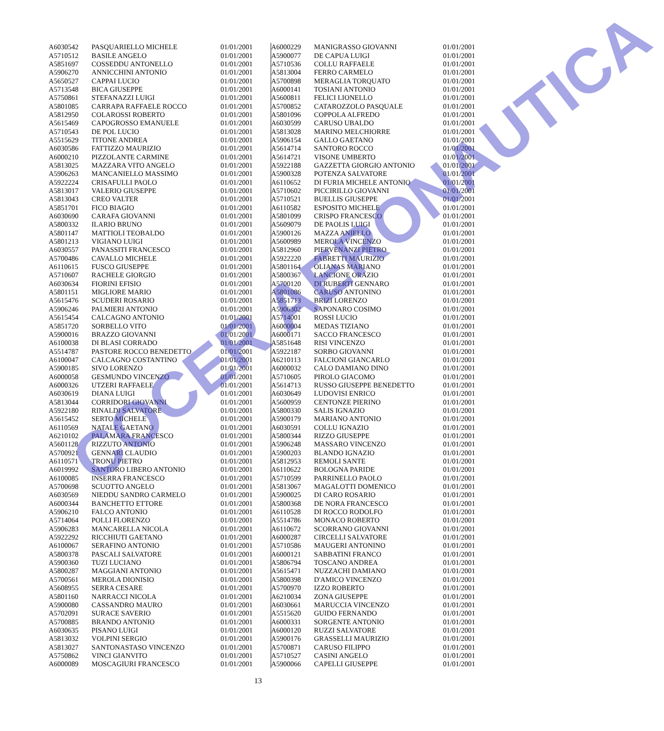| A6030542 | PASQUARIELLO MICHELE | 01/01/2001 |
| A5710512 | BASILE ANGELO | 01/01/2001 |
| A5851697 | COSSEDDU ANTONELLO | 01/01/2001 |
| A5906270 | ANNICCHINI ANTONIO | 01/01/2001 |
| A5650527 | CAPPAI LUCIO | 01/01/2001 |
| A5713548 | BICA GIUSEPPE | 01/01/2001 |
| A5750861 | STEFANAZZI LUIGI | 01/01/2001 |
| A5801085 | CARRAPA RAFFAELE ROCCO | 01/01/2001 |
| A5812950 | COLAROSSI ROBERTO | 01/01/2001 |
| A5615469 | CAPOGROSSO EMANUELE | 01/01/2001 |
| A5710543 | DE POL LUCIO | 01/01/2001 |
| A5515629 | TITONE ANDREA | 01/01/2001 |
| A6030586 | FATTIZZO MAURIZIO | 01/01/2001 |
| A6000210 | PIZZOLANTE CARMINE | 01/01/2001 |
| A5813025 | MAZZARA VITO ANGELO | 01/01/2001 |
| A5906263 | MANCANIELLO MASSIMO | 01/01/2001 |
| A5922224 | CRISAFULLI PAOLO | 01/01/2001 |
| A5813017 | VALERIO GIUSEPPE | 01/01/2001 |
| A5813043 | CREO VALTER | 01/01/2001 |
| A5851701 | FICO BIAGIO | 01/01/2001 |
| A6030690 | CARAFA GIOVANNI | 01/01/2001 |
| A5800332 | ILARIO BRUNO | 01/01/2001 |
| A5801147 | MATTIOLI TEOBALDO | 01/01/2001 |
| A5801213 | VIGIANO LUIGI | 01/01/2001 |
| A6030557 | PANASSITI FRANCESCO | 01/01/2001 |
| A5700486 | CAVALLO MICHELE | 01/01/2001 |
| A6110615 | FUSCO GIUSEPPE | 01/01/2001 |
| A5710607 | RACHELE GIORGIO | 01/01/2001 |
| A6030634 | FIORINI EFISIO | 01/01/2001 |
| A5801151 | MIGLIORE MARIO | 01/01/2001 |
| A5615476 | SCUDERI ROSARIO | 01/01/2001 |
| A5906246 | PALMIERI ANTONIO | 01/01/2001 |
| A5615454 | CALCAGNO ANTONIO | 01/01/2001 |
| A5851720 | SORBELLO VITO | 01/01/2001 |
| A5900016 | BRAZZO GIOVANNI | 01/01/2001 |
| A6100038 | DI BLASI CORRADO | 01/01/2001 |
| A5514787 | PASTORE ROCCO BENEDETTO | 01/01/2001 |
| A6100047 | CALCAGNO COSTANTINO | 01/01/2001 |
| A5900185 | SIVO LORENZO | 01/01/2001 |
| A6000058 | GESMUNDO VINCENZO | 01/01/2001 |
| A6000326 | UTZERI RAFFAELE | 01/01/2001 |
| A6030619 | DIANA LUIGI | 01/01/2001 |
| A5813044 | CORRIDORI GIOVANNI | 01/01/2001 |
| A5922180 | RINALDI SALVATORE | 01/01/2001 |
| A5615452 | SERTO MICHELE | 01/01/2001 |
| A6110569 | NATALE GAETANO | 01/01/2001 |
| A6210102 | PALAMARA FRANCESCO | 01/01/2001 |
| A5601128 | RIZZUTO ANTONIO | 01/01/2001 |
| A5700921 | GENNARI CLAUDIO | 01/01/2001 |
| A6110571 | TRONU PIETRO | 01/01/2001 |
| A6019992 | SANTORO LIBERO ANTONIO | 01/01/2001 |
| A6100085 | INSERRA FRANCESCO | 01/01/2001 |
| A5700698 | SCUOTTO ANGELO | 01/01/2001 |
| A6030569 | NIEDDU SANDRO CARMELO | 01/01/2001 |
| A6000344 | BANCHETTO ETTORE | 01/01/2001 |
| A5906210 | FALCO ANTONIO | 01/01/2001 |
| A5714064 | POLLI FLORENZO | 01/01/2001 |
| A5906283 | MANCARELLA NICOLA | 01/01/2001 |
| A5922292 | RICCHIUTI GAETANO | 01/01/2001 |
| A6100067 | SERAFINO ANTONIO | 01/01/2001 |
| A5800378 | PASCALI SALVATORE | 01/01/2001 |
| A5900360 | TUZI LUCIANO | 01/01/2001 |
| A5800287 | MAGGIANI ANTONIO | 01/01/2001 |
| A5700561 | MEROLA DIONISIO | 01/01/2001 |
| A5608955 | SERRA CESARE | 01/01/2001 |
| A5801160 | NARRACCI NICOLA | 01/01/2001 |
| A5900080 | CASSANDRO MAURO | 01/01/2001 |
| A5702091 | SURACE SAVERIO | 01/01/2001 |
| A5700885 | BRANDO ANTONIO | 01/01/2001 |
| A6030635 | PISANO LUIGI | 01/01/2001 |
| A5813032 | VOLPINI SERGIO | 01/01/2001 |
| A5813027 | SANTONASTASO VINCENZO | 01/01/2001 |
| A5750862 | VINCI GIANVITO | 01/01/2001 |
| A6000089 | MOSCAGIURI FRANCESCO | 01/01/2001 |
| A6000229 | MANIGRASSO GIOVANNI | 01/01/2001 |
| A5900077 | DE CAPUA LUIGI | 01/01/2001 |
| A5710536 | COLLU RAFFAELE | 01/01/2001 |
| A5813004 | FERRO CARMELO | 01/01/2001 |
| A5700898 | MERAGLIA TORQUATO | 01/01/2001 |
| A6000141 | TOSIANI ANTONIO | 01/01/2001 |
| A5600811 | FELICI LIONELLO | 01/01/2001 |
| A5700852 | CATAROZZOLO PASQUALE | 01/01/2001 |
| A5801096 | COPPOLA ALFREDO | 01/01/2001 |
| A6030599 | CARUSO UBALDO | 01/01/2001 |
| A5813028 | MARINO MELCHIORRE | 01/01/2001 |
| A5906154 | GALLO GAETANO | 01/01/2001 |
| A5614714 | SANTORO ROCCO | 01/01/2001 |
| A5614721 | VISONE UMBERTO | 01/01/2001 |
| A5922188 | GAZZETTA GIORGIO ANTONIO | 01/01/2001 |
| A5900328 | POTENZA SALVATORE | 01/01/2001 |
| A6110652 | DI FURIA MICHELE ANTONIO | 01/01/2001 |
| A5710602 | PICCIRILLO GIOVANNI | 01/01/2001 |
| A5710521 | BUELLIS GIUSEPPE | 01/01/2001 |
| A6110582 | ESPOSITO MICHELE | 01/01/2001 |
| A5801099 | CRISPO FRANCESCO | 01/01/2001 |
| A5609079 | DE PAOLIS LUIGI | 01/01/2001 |
| A5900126 | MAZZA ANIELLO | 01/01/2001 |
| A5600989 | MEROLA VINCENZO | 01/01/2001 |
| A5812960 | PIERVENANZI PIETRO | 01/01/2001 |
| A5922220 | FABRETTI MAURIZIO | 01/01/2001 |
| A5801164 | OLIANAS MARIANO | 01/01/2001 |
| A5800367 | LANCIONE ORAZIO | 01/01/2001 |
| A5700120 | DI RUBERTI GENNARO | 01/01/2001 |
| A5801086 | CARUSO ANTONINO | 01/01/2001 |
| A5851713 | BRIZI LORENZO | 01/01/2001 |
| A5906302 | SAPONARO COSIMO | 01/01/2001 |
| A5714001 | ROSSI LUCIO | 01/01/2001 |
| A6000004 | MEDAS TIZIANO | 01/01/2001 |
| A6000171 | SACCO FRANCESCO | 01/01/2001 |
| A5851648 | RISI VINCENZO | 01/01/2001 |
| A5922187 | SORBO GIOVANNI | 01/01/2001 |
| A6210113 | FALCIONI GIANCARLO | 01/01/2001 |
| A6000032 | CALO DAMIANO DINO | 01/01/2001 |
| A5710605 | PIROLO GIACOMO | 01/01/2001 |
| A5614713 | RUSSO GIUSEPPE BENEDETTO | 01/01/2001 |
| A6030649 | LUDOVISI ENRICO | 01/01/2001 |
| A5600959 | CENTONZE PIERINO | 01/01/2001 |
| A5800330 | SALIS IGNAZIO | 01/01/2001 |
| A5900179 | MARIANO ANTONIO | 01/01/2001 |
| A6030591 | COLLU IGNAZIO | 01/01/2001 |
| A5800344 | RIZZO GIUSEPPE | 01/01/2001 |
| A5906248 | MASSARO VINCENZO | 01/01/2001 |
| A5900203 | BLANDO IGNAZIO | 01/01/2001 |
| A5812953 | REMOLI SANTE | 01/01/2001 |
| A6110622 | BOLOGNA PARIDE | 01/01/2001 |
| A5710599 | PARRINELLO PAOLO | 01/01/2001 |
| A5813067 | MAGALOTTI DOMENICO | 01/01/2001 |
| A5900025 | DI CARO ROSARIO | 01/01/2001 |
| A5800368 | DE NORA FRANCESCO | 01/01/2001 |
| A6110528 | DI ROCCO RODOLFO | 01/01/2001 |
| A5514786 | MONACO ROBERTO | 01/01/2001 |
| A6110672 | SCORRANO GIOVANNI | 01/01/2001 |
| A6000287 | CIRCELLI SALVATORE | 01/01/2001 |
| A5710586 | MAUGERI ANTONINO | 01/01/2001 |
| A6000121 | SABBATINI FRANCO | 01/01/2001 |
| A5806794 | TOSCANO ANDREA | 01/01/2001 |
| A5615471 | NUZZACHI DAMIANO | 01/01/2001 |
| A5800398 | D'AMICO VINCENZO | 01/01/2001 |
| A5700970 | IZZO ROBERTO | 01/01/2001 |
| A6210034 | ZONA GIUSEPPE | 01/01/2001 |
| A6030661 | MARUCCIA VINCENZO | 01/01/2001 |
| A5515620 | GUIDO FERNANDO | 01/01/2001 |
| A6000331 | SORGENTE ANTONIO | 01/01/2001 |
| A6000120 | RUZZI SALVATORE | 01/01/2001 |
| A5900176 | GRASSELLI MAURIZIO | 01/01/2001 |
| A5700871 | CARUSO FILIPPO | 01/01/2001 |
| A5710527 | CASINI ANGELO | 01/01/2001 |
| A5900066 | CAPELLI GIUSEPPE | 01/01/2001 |
13
COCER AERONAUTICA